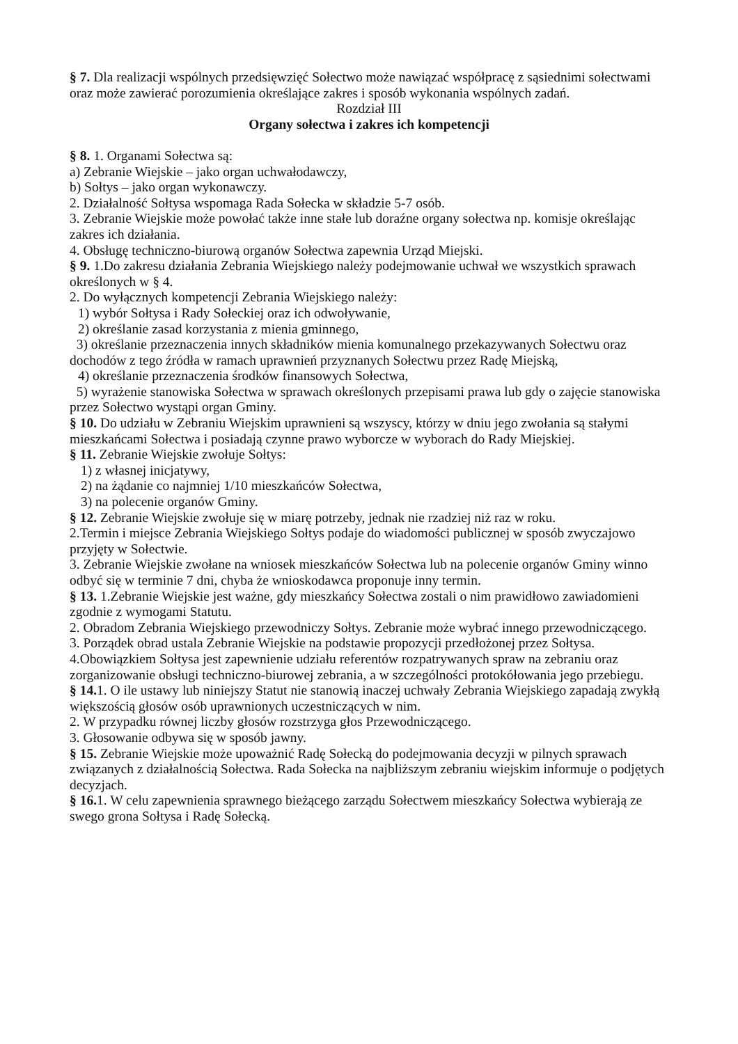§ 7. Dla realizacji wspólnych przedsięwzięć Sołectwo może nawiązać współpracę z sąsiednimi sołectwami oraz może zawierać porozumienia określające zakres i sposób wykonania wspólnych zadań.
Rozdział III
Organy sołectwa i zakres ich kompetencji
§ 8. 1. Organami Sołectwa są:
a) Zebranie Wiejskie – jako organ uchwałodawczy,
b) Sołtys – jako organ wykonawczy.
2. Działalność Sołtysa wspomaga Rada Sołecka w składzie 5-7 osób.
3. Zebranie Wiejskie może powołać także inne stałe lub doraźne organy sołectwa np. komisje określając zakres ich działania.
4. Obsługę techniczno-biurową organów Sołectwa zapewnia Urząd Miejski.
§ 9. 1.Do zakresu działania Zebrania Wiejskiego należy podejmowanie uchwał we wszystkich sprawach określonych w § 4.
2. Do wyłącznych kompetencji Zebrania Wiejskiego należy:
1) wybór Sołtysa i Rady Sołeckiej oraz ich odwoływanie,
2) określanie zasad korzystania z mienia gminnego,
3) określanie przeznaczenia innych składników mienia komunalnego przekazywanych Sołectwu oraz dochodów z tego źródła w ramach uprawnień przyznanych Sołectwu przez Radę Miejską,
4) określanie przeznaczenia środków finansowych Sołectwa,
5) wyrażenie stanowiska Sołectwa w sprawach określonych przepisami prawa lub gdy o zajęcie stanowiska przez Sołectwo wystąpi organ Gminy.
§ 10. Do udziału w Zebraniu Wiejskim uprawnieni są wszyscy, którzy w dniu jego zwołania są stałymi mieszkańcami Sołectwa i posiadają czynne prawo wyborcze w wyborach do Rady Miejskiej.
§ 11. Zebranie Wiejskie zwołuje Sołtys:
1) z własnej inicjatywy,
2) na żądanie co najmniej 1/10 mieszkańców Sołectwa,
3) na polecenie organów Gminy.
§ 12. Zebranie Wiejskie zwołuje się w miarę potrzeby, jednak nie rzadziej niż raz w roku.
2.Termin i miejsce Zebrania Wiejskiego Sołtys podaje do wiadomości publicznej w sposób zwyczajowo przyjęty w Sołectwie.
3. Zebranie Wiejskie zwołane na wniosek mieszkańców Sołectwa lub na polecenie organów Gminy winno odbyć się w terminie 7 dni, chyba że wnioskodawca proponuje inny termin.
§ 13. 1.Zebranie Wiejskie jest ważne, gdy mieszkańcy Sołectwa zostali o nim prawidłowo zawiadomieni zgodnie z wymogami Statutu.
2. Obradom Zebrania Wiejskiego przewodniczy Sołtys. Zebranie może wybrać innego przewodniczącego.
3. Porządek obrad ustala Zebranie Wiejskie na podstawie propozycji przedłożonej przez Sołtysa.
4.Obowiązkiem Sołtysa jest zapewnienie udziału referentów rozpatrywanych spraw na zebraniu oraz zorganizowanie obsługi techniczno-biurowej zebrania, a w szczególności protokółowania jego przebiegu.
§ 14. 1. O ile ustawy lub niniejszy Statut nie stanowią inaczej uchwały Zebrania Wiejskiego zapadają zwykłą większością głosów osób uprawnionych uczestniczących w nim.
2. W przypadku równej liczby głosów rozstrzyga głos Przewodniczącego.
3. Głosowanie odbywa się w sposób jawny.
§ 15. Zebranie Wiejskie może upoważnić Radę Sołecką do podejmowania decyzji w pilnych sprawach związanych z działalnością Sołectwa. Rada Sołecka na najbliższym zebraniu wiejskim informuje o podjętych decyzjach.
§ 16. 1. W celu zapewnienia sprawnego bieżącego zarządu Sołectwem mieszkańcy Sołectwa wybierają ze swego grona Sołtysa i Radę Sołecką.